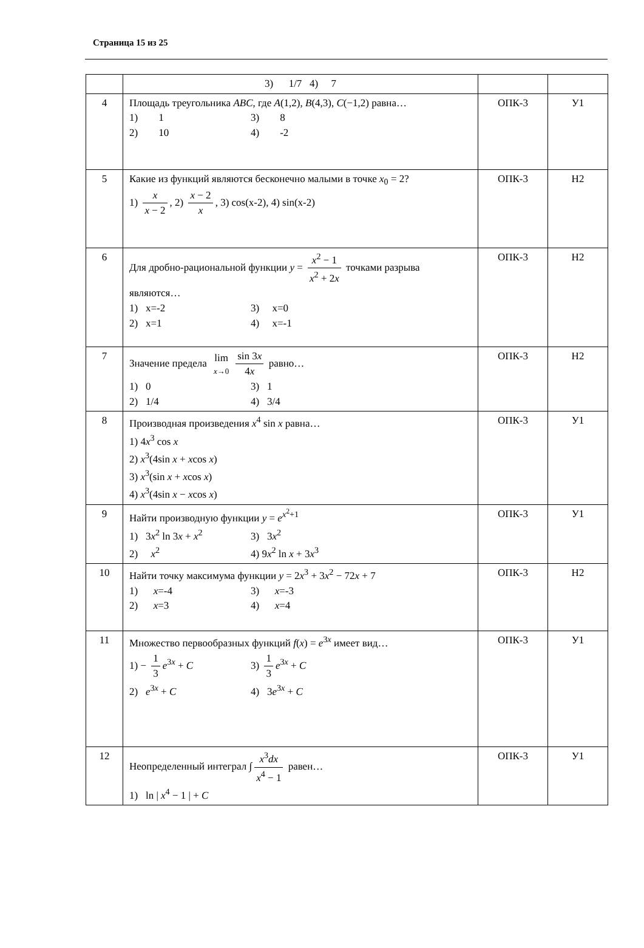Страница 15 из 25
| | 3) 1/7 4) 7 | | |
| 4 | Площадь треугольника ABC , где A (1,2), B (4,3), C (−1,2) равна… 1) 1 3) 8 2) 10 4) -2 | ОПК-3 | У1 |
| 5 | Какие из функций являются бесконечно малыми в точке x<sub>0</sub> = 2? 1) x x − 2 , 2) x − 2 x , 3) cos(x-2), 4) sin(x-2) | ОПК-3 | Н2 |
| 6 | Для дробно-рациональной функции y = x<sup>2</sup> − 1 x<sup>2</sup> + 2 x точками разрыва являются… 1) x=-2 3) x=0 2) x=1 4) x=-1 | ОПК-3 | Н2 |
| 7 | Значение предела lim x →0 sin 3 x 4 x равно… 1) 0 3) 1 2) 1/4 4) 3/4 | ОПК-3 | Н2 |
| 8 | Производная произведения x<sup>4</sup> sin x равна… 1) 4 x<sup>3</sup> cos x 2) x<sup>3</sup>(4sin x + x cos x ) 3) x<sup>3</sup>(sin x + x cos x ) 4) x<sup>3</sup>(4sin x − x cos x ) | ОПК-3 | У1 |
| 9 | Найти производную функции y = e<sup>x<sup>2</sup>+1</sup> 1) 3 x<sup>2</sup> ln 3 x + x<sup>2</sup> 3) 3 x<sup>2</sup> 2) x<sup>2</sup> 4) 9 x<sup>2</sup> ln x + 3 x<sup>3</sup> | ОПК-3 | У1 |
| 10 | Найти точку максимума функции y = 2 x<sup>3</sup> + 3 x<sup>2</sup> − 72 x + 7 1) x =-4 3) x =-3 2) x =3 4) x =4 | ОПК-3 | Н2 |
| 11 | Множество первообразных функций f ( x ) = e<sup>3x</sup> имеет вид… 1) − 1 3 e<sup>3x</sup> + C 3) 1 3 e<sup>3x</sup> + C 2) e<sup>3x</sup> + C 4) 3 e<sup>3x</sup> + C | ОПК-3 | У1 |
| 12 | Неопределенный интеграл ∫ x<sup>3</sup> dx x<sup>4</sup> − 1 равен… 1) ln / x<sup>4</sup> − 1 / + C | ОПК-3 | У1 |